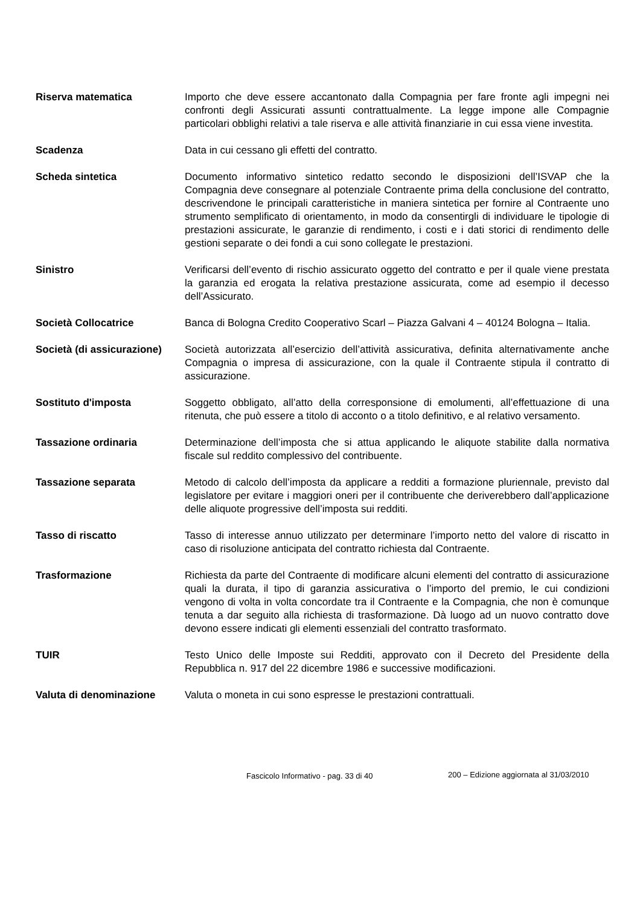Riserva matematica Importo che deve essere accantonato dalla Compagnia per fare fronte agli impegni nei confronti degli Assicurati assunti contrattualmente. La legge impone alle Compagnie particolari obblighi relativi a tale riserva e alle attività finanziarie in cui essa viene investita.
Scadenza Data in cui cessano gli effetti del contratto.
Scheda sintetica Documento informativo sintetico redatto secondo le disposizioni dell’ISVAP che la Compagnia deve consegnare al potenziale Contraente prima della conclusione del contratto, descrivendone le principali caratteristiche in maniera sintetica per fornire al Contraente uno strumento semplificato di orientamento, in modo da consentirgli di individuare le tipologie di prestazioni assicurate, le garanzie di rendimento, i costi e i dati storici di rendimento delle gestioni separate o dei fondi a cui sono collegate le prestazioni.
Sinistro Verificarsi dell’evento di rischio assicurato oggetto del contratto e per il quale viene prestata la garanzia ed erogata la relativa prestazione assicurata, come ad esempio il decesso dell’Assicurato.
Società Collocatrice Banca di Bologna Credito Cooperativo Scarl – Piazza Galvani 4 – 40124 Bologna – Italia.
Società (di assicurazione)
Società autorizzata all’esercizio dell’attività assicurativa, definita alternativamente anche Compagnia o impresa di assicurazione, con la quale il Contraente stipula il contratto di assicurazione.
Sostituto d'imposta Soggetto obbligato, all’atto della corresponsione di emolumenti, all’effettuazione di una ritenuta, che può essere a titolo di acconto o a titolo definitivo, e al relativo versamento.
Tassazione ordinaria Determinazione dell’imposta che si attua applicando le aliquote stabilite dalla normativa fiscale sul reddito complessivo del contribuente.
Tassazione separata Metodo di calcolo dell’imposta da applicare a redditi a formazione pluriennale, previsto dal legislatore per evitare i maggiori oneri per il contribuente che deriverebbero dall’applicazione delle aliquote progressive dell’imposta sui redditi.
Tasso di riscatto Tasso di interesse annuo utilizzato per determinare l’importo netto del valore di riscatto in caso di risoluzione anticipata del contratto richiesta dal Contraente.
Trasformazione Richiesta da parte del Contraente di modificare alcuni elementi del contratto di assicurazione quali la durata, il tipo di garanzia assicurativa o l’importo del premio, le cui condizioni vengono di volta in volta concordate tra il Contraente e la Compagnia, che non è comunque tenuta a dar seguito alla richiesta di trasformazione. Dà luogo ad un nuovo contratto dove devono essere indicati gli elementi essenziali del contratto trasformato.
TUIR Testo Unico delle Imposte sui Redditi, approvato con il Decreto del Presidente della Repubblica n. 917 del 22 dicembre 1986 e successive modificazioni.
Valuta di denominazione Valuta o moneta in cui sono espresse le prestazioni contrattuali.
Fascicolo Informativo - pag. 33 di 40 200 – Edizione aggiornata al 31/03/2010